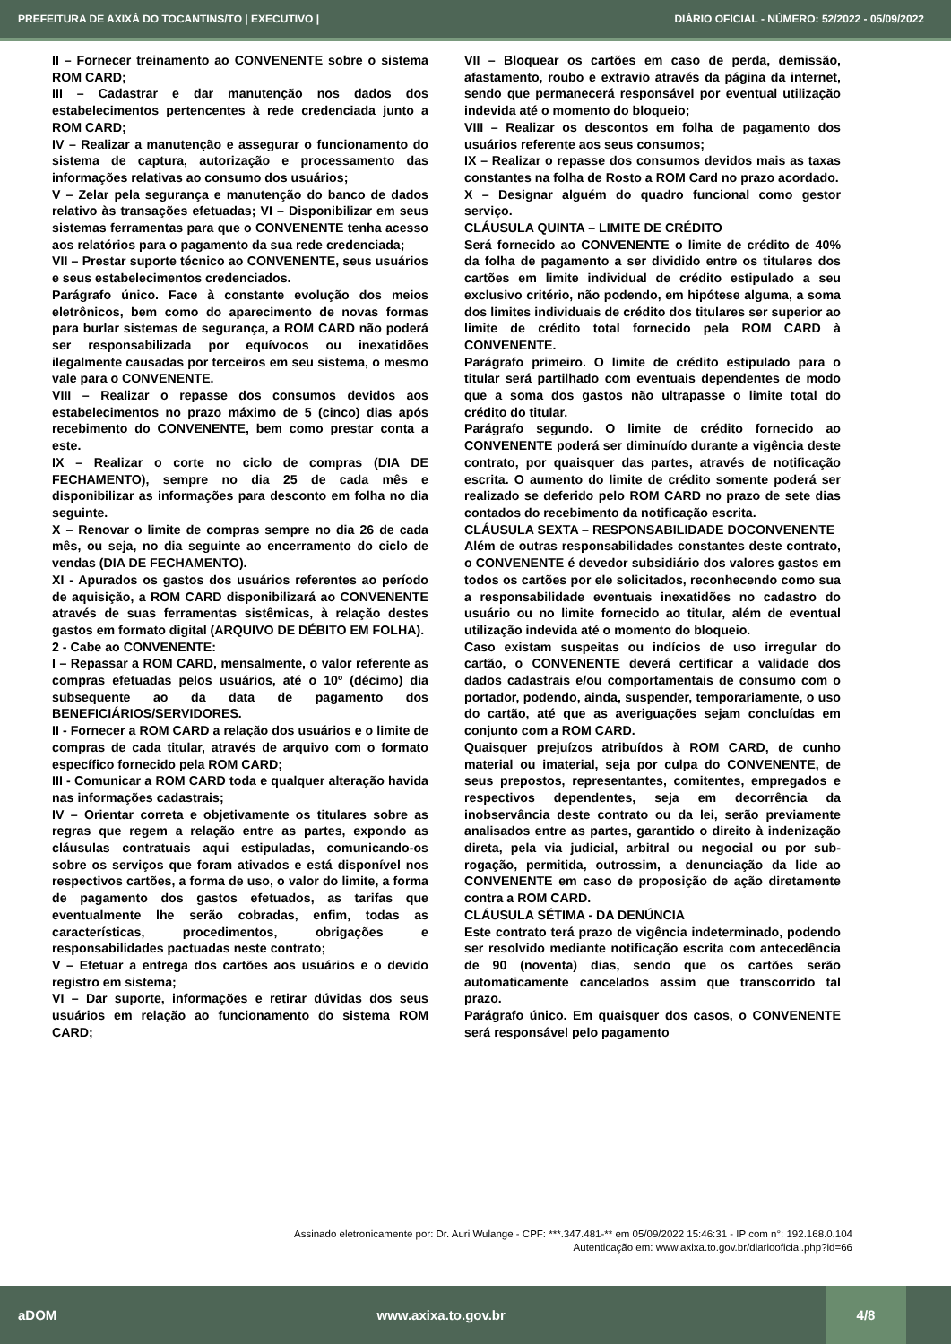PREFEITURA DE AXIXÁ DO TOCANTINS/TO | EXECUTIVO | DIÁRIO OFICIAL - NÚMERO: 52/2022 - 05/09/2022
II – Fornecer treinamento ao CONVENENTE sobre o sistema ROM CARD;
III – Cadastrar e dar manutenção nos dados dos estabelecimentos pertencentes à rede credenciada junto a ROM CARD;
IV – Realizar a manutenção e assegurar o funcionamento do sistema de captura, autorização e processamento das informações relativas ao consumo dos usuários;
V – Zelar pela segurança e manutenção do banco de dados relativo às transações efetuadas; VI – Disponibilizar em seus sistemas ferramentas para que o CONVENENTE tenha acesso aos relatórios para o pagamento da sua rede credenciada;
VII – Prestar suporte técnico ao CONVENENTE, seus usuários e seus estabelecimentos credenciados.
Parágrafo único. Face à constante evolução dos meios eletrônicos, bem como do aparecimento de novas formas para burlar sistemas de segurança, a ROM CARD não poderá ser responsabilizada por equívocos ou inexatidões ilegalmente causadas por terceiros em seu sistema, o mesmo vale para o CONVENENTE.
VIII – Realizar o repasse dos consumos devidos aos estabelecimentos no prazo máximo de 5 (cinco) dias após recebimento do CONVENENTE, bem como prestar conta a este.
IX – Realizar o corte no ciclo de compras (DIA DE FECHAMENTO), sempre no dia 25 de cada mês e disponibilizar as informações para desconto em folha no dia seguinte.
X – Renovar o limite de compras sempre no dia 26 de cada mês, ou seja, no dia seguinte ao encerramento do ciclo de vendas (DIA DE FECHAMENTO).
XI - Apurados os gastos dos usuários referentes ao período de aquisição, a ROM CARD disponibilizará ao CONVENENTE através de suas ferramentas sistêmicas, à relação destes gastos em formato digital (ARQUIVO DE DÉBITO EM FOLHA).
2 - Cabe ao CONVENENTE:
I – Repassar a ROM CARD, mensalmente, o valor referente as compras efetuadas pelos usuários, até o 10º (décimo) dia subsequente ao da data de pagamento dos BENEFICIÁRIOS/SERVIDORES.
II - Fornecer a ROM CARD a relação dos usuários e o limite de compras de cada titular, através de arquivo com o formato específico fornecido pela ROM CARD;
III - Comunicar a ROM CARD toda e qualquer alteração havida nas informações cadastrais;
IV – Orientar correta e objetivamente os titulares sobre as regras que regem a relação entre as partes, expondo as cláusulas contratuais aqui estipuladas, comunicando-os sobre os serviços que foram ativados e está disponível nos respectivos cartões, a forma de uso, o valor do limite, a forma de pagamento dos gastos efetuados, as tarifas que eventualmente lhe serão cobradas, enfim, todas as características, procedimentos, obrigações e responsabilidades pactuadas neste contrato;
V – Efetuar a entrega dos cartões aos usuários e o devido registro em sistema;
VI – Dar suporte, informações e retirar dúvidas dos seus usuários em relação ao funcionamento do sistema ROM CARD;
VII – Bloquear os cartões em caso de perda, demissão, afastamento, roubo e extravio através da página da internet, sendo que permanecerá responsável por eventual utilização indevida até o momento do bloqueio;
VIII – Realizar os descontos em folha de pagamento dos usuários referente aos seus consumos;
IX – Realizar o repasse dos consumos devidos mais as taxas constantes na folha de Rosto a ROM Card no prazo acordado.
X – Designar alguém do quadro funcional como gestor serviço.
CLÁUSULA QUINTA – LIMITE DE CRÉDITO
Será fornecido ao CONVENENTE o limite de crédito de 40% da folha de pagamento a ser dividido entre os titulares dos cartões em limite individual de crédito estipulado a seu exclusivo critério, não podendo, em hipótese alguma, a soma dos limites individuais de crédito dos titulares ser superior ao limite de crédito total fornecido pela ROM CARD à CONVENENTE.
Parágrafo primeiro. O limite de crédito estipulado para o titular será partilhado com eventuais dependentes de modo que a soma dos gastos não ultrapasse o limite total do crédito do titular.
Parágrafo segundo. O limite de crédito fornecido ao CONVENENTE poderá ser diminuído durante a vigência deste contrato, por quaisquer das partes, através de notificação escrita. O aumento do limite de crédito somente poderá ser realizado se deferido pelo ROM CARD no prazo de sete dias contados do recebimento da notificação escrita.
CLÁUSULA SEXTA – RESPONSABILIDADE DOCONVENENTE
Além de outras responsabilidades constantes deste contrato, o CONVENENTE é devedor subsidiário dos valores gastos em todos os cartões por ele solicitados, reconhecendo como sua a responsabilidade eventuais inexatidões no cadastro do usuário ou no limite fornecido ao titular, além de eventual utilização indevida até o momento do bloqueio.
Caso existam suspeitas ou indícios de uso irregular do cartão, o CONVENENTE deverá certificar a validade dos dados cadastrais e/ou comportamentais de consumo com o portador, podendo, ainda, suspender, temporariamente, o uso do cartão, até que as averiguações sejam concluídas em conjunto com a ROM CARD.
Quaisquer prejuízos atribuídos à ROM CARD, de cunho material ou imaterial, seja por culpa do CONVENENTE, de seus prepostos, representantes, comitentes, empregados e respectivos dependentes, seja em decorrência da inobservância deste contrato ou da lei, serão previamente analisados entre as partes, garantido o direito à indenização direta, pela via judicial, arbitral ou negocial ou por sub-rogação, permitida, outrossim, a denunciação da lide ao CONVENENTE em caso de proposição de ação diretamente contra a ROM CARD.
CLÁUSULA SÉTIMA - DA DENÚNCIA
Este contrato terá prazo de vigência indeterminado, podendo ser resolvido mediante notificação escrita com antecedência de 90 (noventa) dias, sendo que os cartões serão automaticamente cancelados assim que transcorrido tal prazo.
Parágrafo único. Em quaisquer dos casos, o CONVENENTE será responsável pelo pagamento
Assinado eletronicamente por: Dr. Auri Wulange - CPF: ***.347.481-** em 05/09/2022 15:46:31 - IP com n°: 192.168.0.104
Autenticação em: www.axixa.to.gov.br/diariooficial.php?id=66
aDOM www.axixa.to.gov.br 4/8